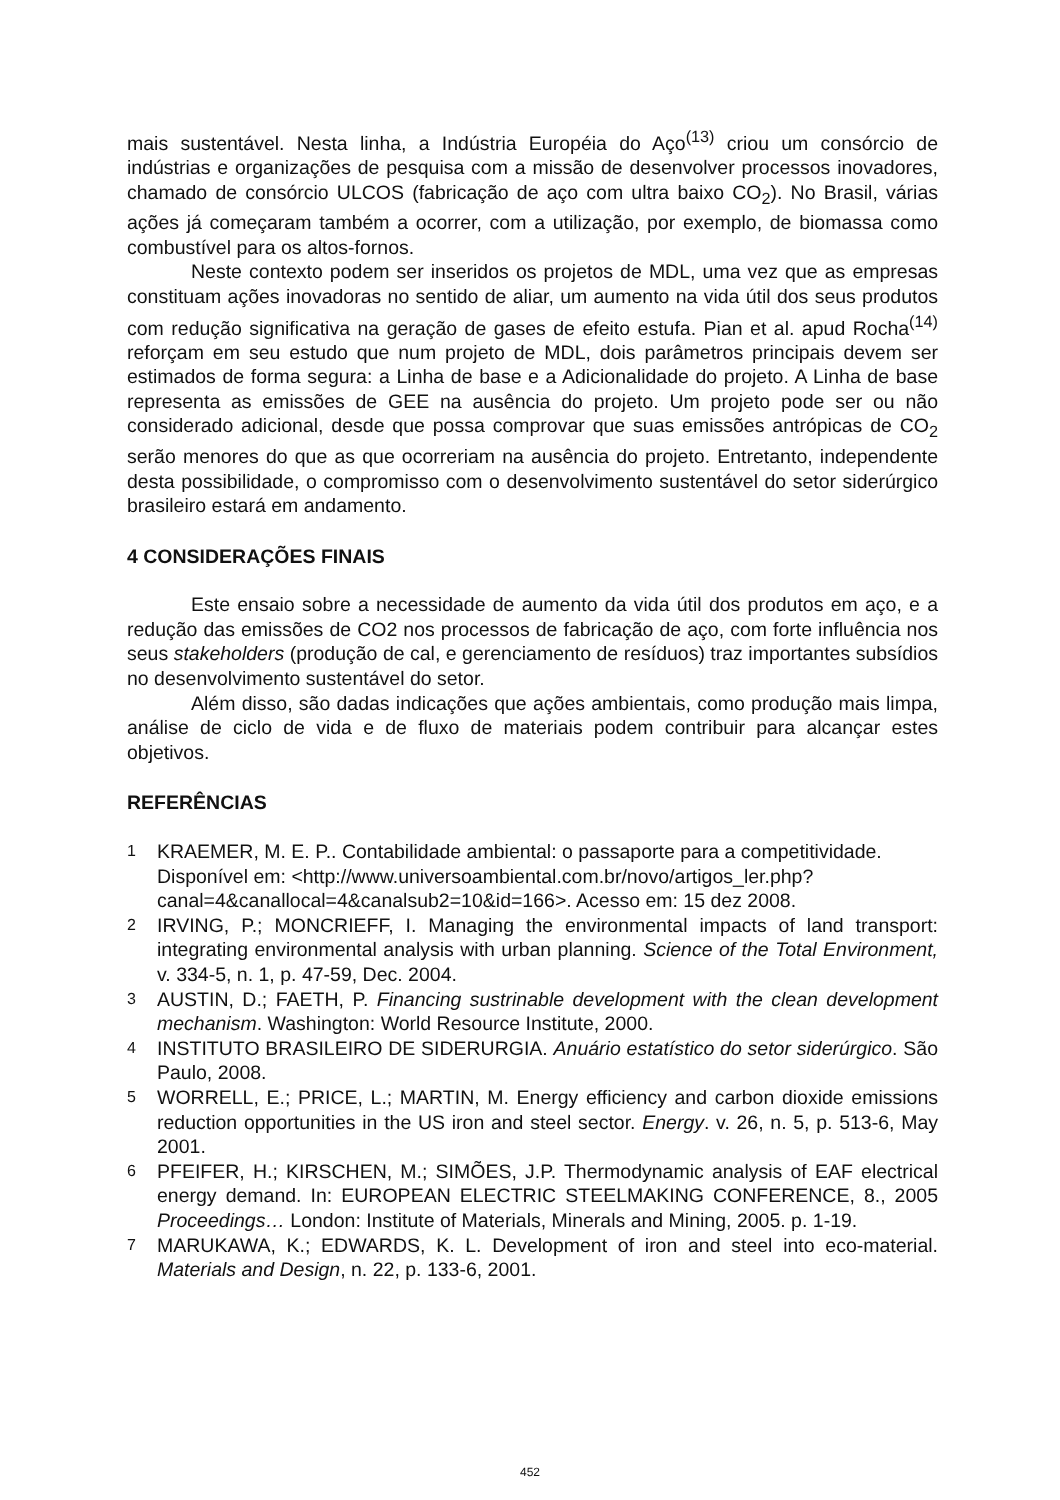mais sustentável. Nesta linha, a Indústria Européia do Aço<sup>(13)</sup> criou um consórcio de indústrias e organizações de pesquisa com a missão de desenvolver processos inovadores, chamado de consórcio ULCOS (fabricação de aço com ultra baixo CO<sub>2</sub>). No Brasil, várias ações já começaram também a ocorrer, com a utilização, por exemplo, de biomassa como combustível para os altos-fornos.
Neste contexto podem ser inseridos os projetos de MDL, uma vez que as empresas constituam ações inovadoras no sentido de aliar, um aumento na vida útil dos seus produtos com redução significativa na geração de gases de efeito estufa. Pian et al. apud Rocha<sup>(14)</sup> reforçam em seu estudo que num projeto de MDL, dois parâmetros principais devem ser estimados de forma segura: a Linha de base e a Adicionalidade do projeto. A Linha de base representa as emissões de GEE na ausência do projeto. Um projeto pode ser ou não considerado adicional, desde que possa comprovar que suas emissões antrópicas de CO<sub>2</sub> serão menores do que as que ocorreriam na ausência do projeto. Entretanto, independente desta possibilidade, o compromisso com o desenvolvimento sustentável do setor siderúrgico brasileiro estará em andamento.
4 CONSIDERAÇÕES FINAIS
Este ensaio sobre a necessidade de aumento da vida útil dos produtos em aço, e a redução das emissões de CO2 nos processos de fabricação de aço, com forte influência nos seus stakeholders (produção de cal, e gerenciamento de resíduos) traz importantes subsídios no desenvolvimento sustentável do setor.
Além disso, são dadas indicações que ações ambientais, como produção mais limpa, análise de ciclo de vida e de fluxo de materiais podem contribuir para alcançar estes objetivos.
REFERÊNCIAS
1 KRAEMER, M. E. P.. Contabilidade ambiental: o passaporte para a competitividade. Disponível em: <http://www.universoambiental.com.br/novo/artigos_ler.php?canal=4&canallocal=4&canalsub2=10&id=166>. Acesso em: 15 dez 2008.
2 IRVING, P.; MONCRIEFF, I. Managing the environmental impacts of land transport: integrating environmental analysis with urban planning. Science of the Total Environment, v. 334-5, n. 1, p. 47-59, Dec. 2004.
3 AUSTIN, D.; FAETH, P. Financing sustrinable development with the clean development mechanism. Washington: World Resource Institute, 2000.
4 INSTITUTO BRASILEIRO DE SIDERURGIA. Anuário estatístico do setor siderúrgico. São Paulo, 2008.
5 WORRELL, E.; PRICE, L.; MARTIN, M. Energy efficiency and carbon dioxide emissions reduction opportunities in the US iron and steel sector. Energy. v. 26, n. 5, p. 513-6, May 2001.
6 PFEIFER, H.; KIRSCHEN, M.; SIMÕES, J.P. Thermodynamic analysis of EAF electrical energy demand. In: EUROPEAN ELECTRIC STEELMAKING CONFERENCE, 8., 2005 Proceedings… London: Institute of Materials, Minerals and Mining, 2005. p. 1-19.
7 MARUKAWA, K.; EDWARDS, K. L. Development of iron and steel into eco-material. Materials and Design, n. 22, p. 133-6, 2001.
452